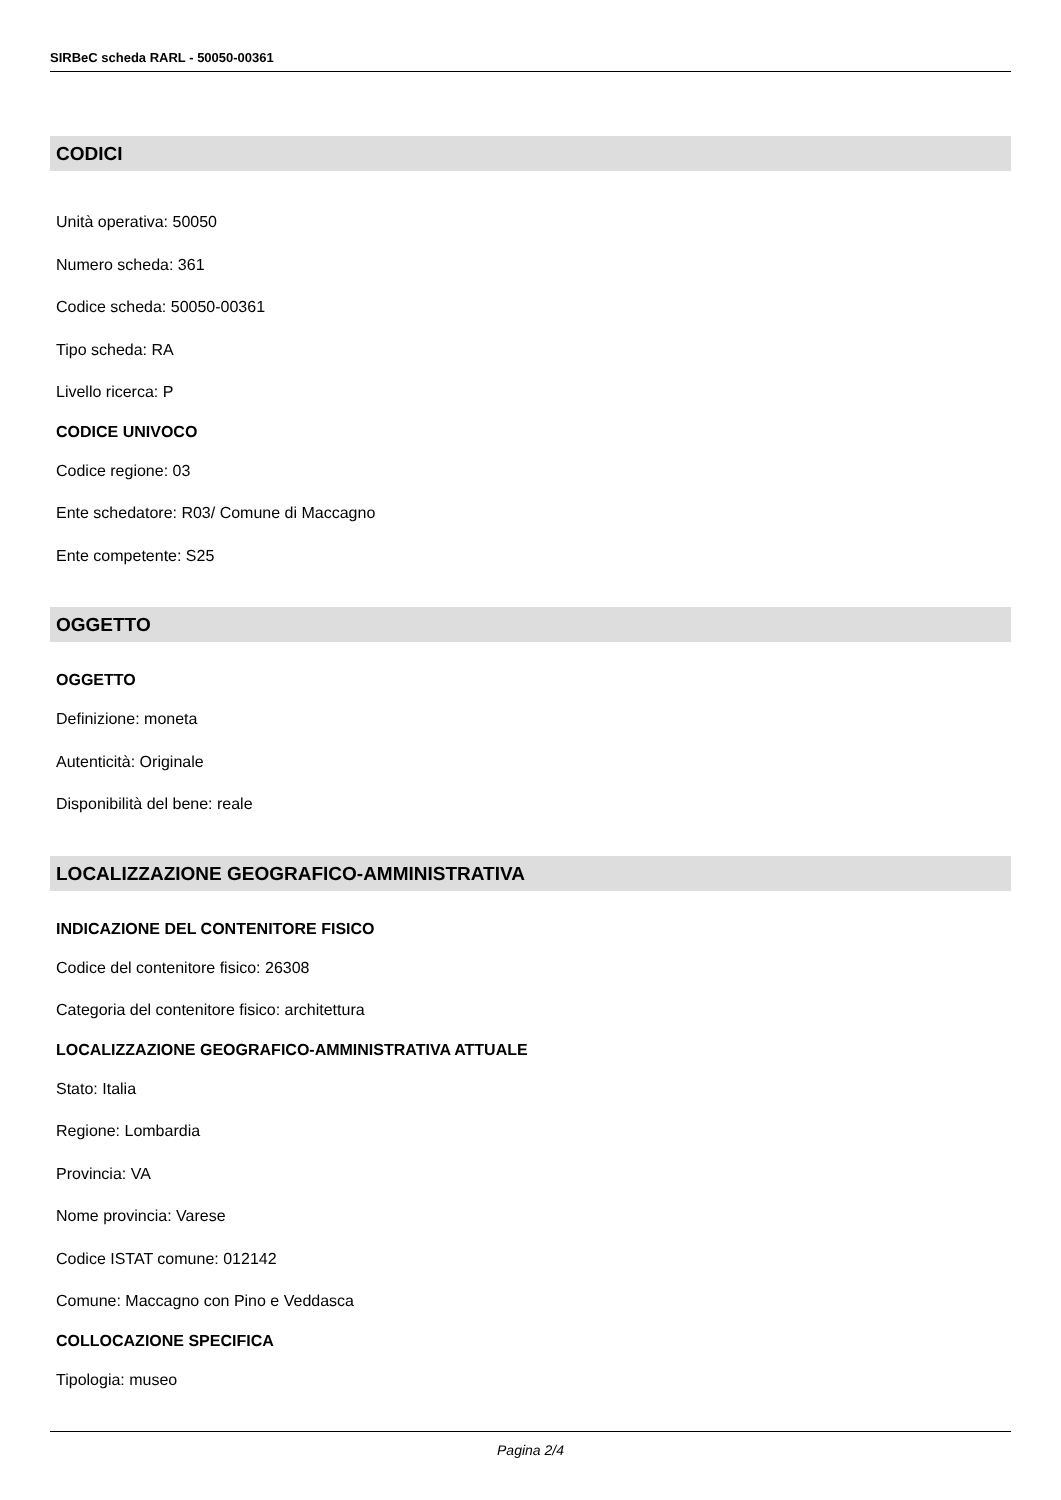SIRBeC scheda RARL - 50050-00361
CODICI
Unità operativa: 50050
Numero scheda: 361
Codice scheda: 50050-00361
Tipo scheda: RA
Livello ricerca: P
CODICE UNIVOCO
Codice regione: 03
Ente schedatore: R03/ Comune di Maccagno
Ente competente: S25
OGGETTO
OGGETTO
Definizione: moneta
Autenticità: Originale
Disponibilità del bene: reale
LOCALIZZAZIONE GEOGRAFICO-AMMINISTRATIVA
INDICAZIONE DEL CONTENITORE FISICO
Codice del contenitore fisico: 26308
Categoria del contenitore fisico: architettura
LOCALIZZAZIONE GEOGRAFICO-AMMINISTRATIVA ATTUALE
Stato: Italia
Regione: Lombardia
Provincia: VA
Nome provincia: Varese
Codice ISTAT comune: 012142
Comune: Maccagno con Pino e Veddasca
COLLOCAZIONE SPECIFICA
Tipologia: museo
Pagina 2/4